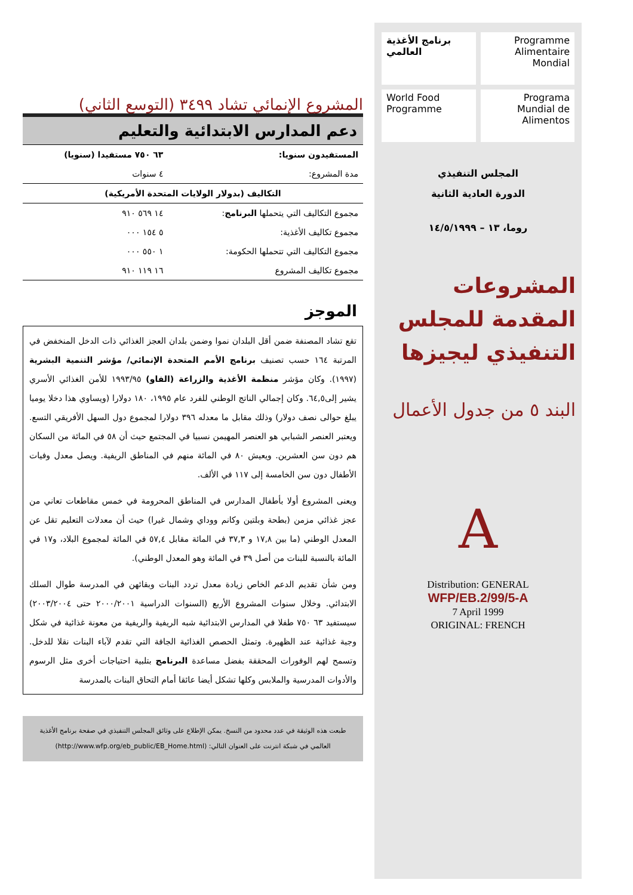المشروع الإنمائي تشاد ٣٤٩٩ (التوسع الثاني)
دعم المدارس الابتدائية والتعليم
| المستفيدون سنويا: | ٦٣ ٧٥٠ مستفيدا (سنويا) |
| مدة المشروع: | ٤ سنوات |
| التكاليف (بدولار الولايات المتحدة الأمريكية) | |
| مجموع التكاليف التي يتحملها البرنامج : | ١٤ ٥٦٩ ٩١٠ |
| مجموع تكاليف الأغذية: | ٥ ١٥٤ ٠٠٠ |
| مجموع التكاليف التي تتحملها الحكومة: | ١ ٥٥٠ ٠٠٠ |
| مجموع تكاليف المشروع | ١٦ ١١٩ ٩١٠ |
الموجز
تقع تشاد المصنفة ضمن أقل البلدان نموا وضمن بلدان العجز الغذائي ذات الدخل المنخفض في المرتبة ١٦٤ حسب تصنيف برنامج الأمم المتحدة الإنمائي/ مؤشر التنمية البشرية (١٩٩٧). وكان مؤشر منظمة الأغذية والزراعة (الفاو) ١٩٩٣/٩٥ للأمن الغذائي الأسري يشير إلى٦٤,٥. وكان إجمالي الناتج الوطني للفرد عام ١٩٩٥، ١٨٠ دولارا (ويساوي هذا دخلا يوميا يبلغ حوالى نصف دولار) وذلك مقابل ما معدله ٣٩٦ دولارا لمجموع دول السهل الأفريقي التسع. ويعتبر العنصر الشبابي هو العنصر المهيمن نسبيا في المجتمع حيث أن ٥٨ في المائة من السكان هم دون سن العشرين. ويعيش ٨٠ في المائة منهم في المناطق الريفية. ويصل معدل وفيات الأطفال دون سن الخامسة إلى ١١٧ في الألف.
ويعنى المشروع أولا بأطفال المدارس في المناطق المحرومة في خمس مقاطعات تعاني من عجز غذائي مزمن (بطحة وبلتين وكانم ووداي وشمال غيرا) حيث أن معدلات التعليم تقل عن المعدل الوطني (ما بين ١٧,٨ و ٣٧,٣ في المائة مقابل ٥٧,٤ في المائة لمجموع البلاد، و١٧ في المائة بالنسبة للبنات من أصل ٣٩ في المائة وهو المعدل الوطني).
ومن شأن تقديم الدعم الخاص زيادة معدل تردد البنات وبقائهن في المدرسة طوال السلك الابتدائي. وخلال سنوات المشروع الأربع (السنوات الدراسية ٢٠٠٠/٢٠٠١ حتى ٢٠٠٣/٢٠٠٤) سيستفيد ٦٣ ٧٥٠ طفلا في المدارس الابتدائية شبه الريفية والريفية من معونة غذائية في شكل وجبة غذائية عند الظهيرة. وتمثل الحصص الغذائية الجافة التي تقدم لآباء البنات نقلا للدخل. وتسمح لهم الوفورات المحققة بفضل مساعدة البرنامج بتلبية احتياجات أخرى مثل الرسوم والأدوات المدرسية والملابس وكلها تشكل أيضا عائقا أمام التحاق البنات بالمدرسة
طبعت هذه الوثيقة في عدد محدود من النسخ. يمكن الإطلاع على وثائق المجلس التنفيذي في صفحة برنامج الأغذية العالمي في شبكة انترنت على العنوان التالي: (http://www.wfp.org/eb_public/EB_Home.html)
برنامج الأغذية العالمي
Programme Alimentaire Mondial
World Food Programme
Programa Mundial de Alimentos
المجلس التنفيذي
الدورة العادية الثانية
روما، ١٣ – ١٤/٥/١٩٩٩
المشروعات المقدمة للمجلس التنفيذي ليجيزها
البند ٥ من جدول الأعمال
A
Distribution: GENERAL
WFP/EB.2/99/5-A
7 April 1999
ORIGINAL: FRENCH